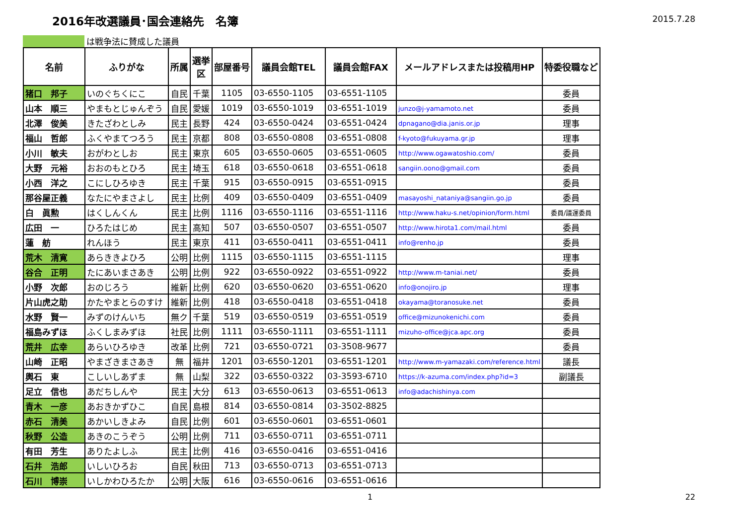2016年改選議員･国会連絡先　名簿
2015.7.28
は戦争法に賛成した議員
| 名前 | ふりがな | 所属 | 選挙 区 | 部屋番号 | 議員会館TEL | 議員会館FAX | メールアドレスまたは投稿用HP | 特委役職など |
| --- | --- | --- | --- | --- | --- | --- | --- | --- |
| 猪口 邦子 | いのぐちくにこ | 自民 | 千葉 | 1105 | 03-6550-1105 | 03-6551-1105 | | 委員 |
| 山本 順三 | やまもとじゅんぞう | 自民 | 愛媛 | 1019 | 03-6550-1019 | 03-6551-1019 | junzo@j-yamamoto.net | 委員 |
| 北澤 俊美 | きたざわとしみ | 民主 | 長野 | 424 | 03-6550-0424 | 03-6551-0424 | dpnagano@dia.janis.or.jp | 理事 |
| 福山 哲郎 | ふくやまてつろう | 民主 | 京都 | 808 | 03-6550-0808 | 03-6551-0808 | f-kyoto@fukuyama.gr.jp | 理事 |
| 小川 敏夫 | おがわとしお | 民主 | 東京 | 605 | 03-6550-0605 | 03-6551-0605 | http://www.ogawatoshio.com/ | 委員 |
| 大野 元裕 | おおのもとひろ | 民主 | 埼玉 | 618 | 03-6550-0618 | 03-6551-0618 | sangiin.oono@gmail.com | 委員 |
| 小西 洋之 | こにしひろゆき | 民主 | 千葉 | 915 | 03-6550-0915 | 03-6551-0915 | | 委員 |
| 那谷屋正義 | なたにやまさよし | 民主 | 比例 | 409 | 03-6550-0409 | 03-6551-0409 | masayoshi_nataniya@sangiin.go.jp | 委員 |
| 白 眞勲 | はくしんくん | 民主 | 比例 | 1116 | 03-6550-1116 | 03-6551-1116 | http://www.haku-s.net/opinion/form.html | 委員/議運委員 |
| 広田 一 | ひろたはじめ | 民主 | 高知 | 507 | 03-6550-0507 | 03-6551-0507 | http://www.hirota1.com/mail.html | 委員 |
| 蓮 舫 | れんほう | 民主 | 東京 | 411 | 03-6550-0411 | 03-6551-0411 | info@renho.jp | 委員 |
| 荒木 清寛 | あらききよひろ | 公明 | 比例 | 1115 | 03-6550-1115 | 03-6551-1115 | | 理事 |
| 谷合 正明 | たにあいまさあき | 公明 | 比例 | 922 | 03-6550-0922 | 03-6551-0922 | http://www.m-taniai.net/ | 委員 |
| 小野 次郎 | おのじろう | 維新 | 比例 | 620 | 03-6550-0620 | 03-6551-0620 | info@onojiro.jp | 理事 |
| 片山虎之助 | かたやまとらのすけ | 維新 | 比例 | 418 | 03-6550-0418 | 03-6551-0418 | okayama@toranosuke.net | 委員 |
| 水野 賢一 | みずのけんいち | 無ク | 千葉 | 519 | 03-6550-0519 | 03-6551-0519 | office@mizunokenichi.com | 委員 |
| 福島みずほ | ふくしまみずほ | 社民 | 比例 | 1111 | 03-6550-1111 | 03-6551-1111 | mizuho-office@jca.apc.org | 委員 |
| 荒井 広幸 | あらいひろゆき | 改革 | 比例 | 721 | 03-6550-0721 | 03-3508-9677 | | 委員 |
| 山崎 正昭 | やまざきまさあき | 無 | 福井 | 1201 | 03-6550-1201 | 03-6551-1201 | http://www.m-yamazaki.com/reference.html | 議長 |
| 輿石 東 | こしいしあずま | 無 | 山梨 | 322 | 03-6550-0322 | 03-3593-6710 | https://k-azuma.com/index.php?id=3 | 副議長 |
| 足立 信也 | あだちしんや | 民主 | 大分 | 613 | 03-6550-0613 | 03-6551-0613 | info@adachishinya.com | |
| 青木 一彦 | あおきかずひこ | 自民 | 島根 | 814 | 03-6550-0814 | 03-3502-8825 | | |
| 赤石 清美 | あかいしきよみ | 自民 | 比例 | 601 | 03-6550-0601 | 03-6551-0601 | | |
| 秋野 公造 | あきのこうぞう | 公明 | 比例 | 711 | 03-6550-0711 | 03-6551-0711 | | |
| 有田 芳生 | ありたよしふ | 民主 | 比例 | 416 | 03-6550-0416 | 03-6551-0416 | | |
| 石井 浩郎 | いしいひろお | 自民 | 秋田 | 713 | 03-6550-0713 | 03-6551-0713 | | |
| 石川 博崇 | いしかわひろたか | 公明 | 大阪 | 616 | 03-6550-0616 | 03-6551-0616 | | |
1 22